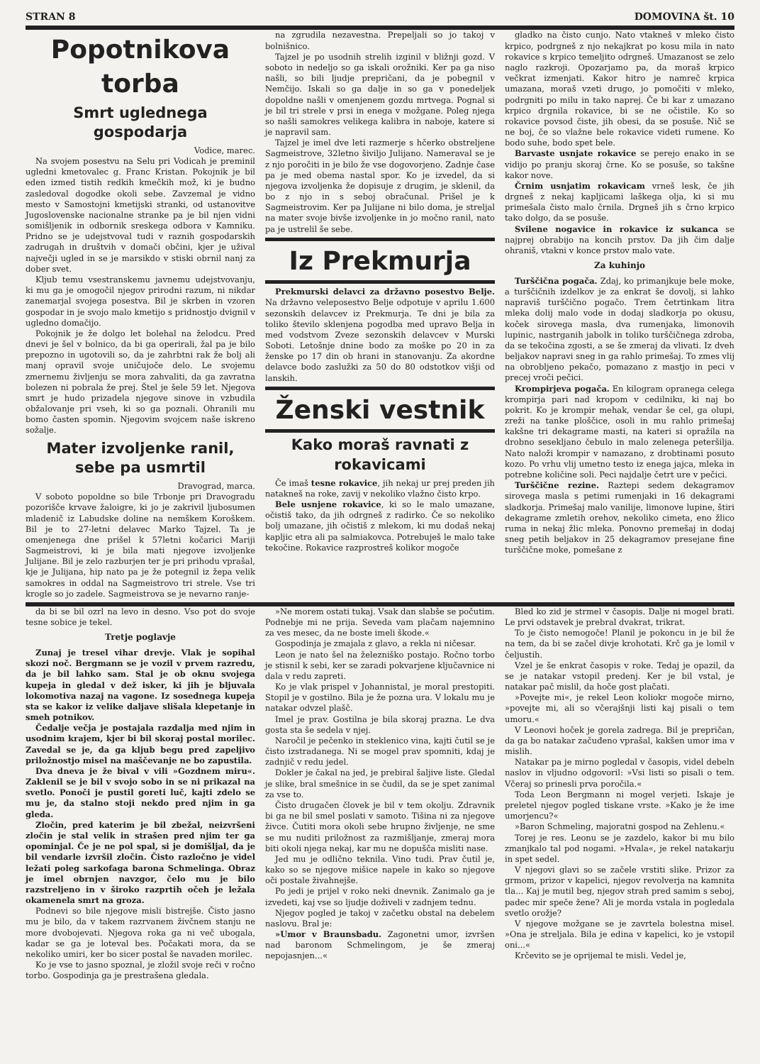STRAN 8 DOMOVINA št. 10
Popotnikova torba
Smrt uglednega gospodarja
Vodice, marec.
Na svojem posestvu na Selu pri Vodicah je preminil ugledni kmetovalec g. Franc Kristan. Pokojnik je bil eden izmed tistih redkih kmečkih mož, ki je budno zasledoval dogodke okoli sebe. Zavzemal je vidno mesto v Samostojni kmetijski stranki, od ustanovitve Jugoslovenske nacionalne stranke pa je bil njen vidni somišljenik in odbornik sreskega odbora v Kamniku. Pridno se je udejstvoval tudi v raznih gospodarskih zadrugah in društvih v domači občini, kjer je užival največji ugled in se je marsikdo v stiski obrnil nanj za dober svet.
Kljub temu vsestranskemu javnemu udejstvovanju, ki mu ga je omogočil njegov prirodni razum, ni nikdar zanemarjal svojega posestva. Bil je skrben in vzoren gospodar in je svojo malo kmetijo s pridnostjo dvignil v ugledno domačijo.
Pokojnik je že dolgo let bolehal na želodcu. Pred dnevi je šel v bolnico, da bi ga operirali, žal pa je bilo prepozno in ugotovili so, da je zahrbtni rak že bolj ali manj opravil svoje uničujoče delo. Le svojemu zmernemu življenju se mora zahvaliti, da ga zavratna bolezen ni pobrala že prej. Štel je šele 59 let. Njegova smrt je hudo prizadela njegove sinove in vzbudila obžalovanje pri vseh, ki so ga poznali. Ohranili mu bomo časten spomin. Njegovim svojcem naše iskreno sožalje.
Mater izvoljenke ranil, sebe pa usmrtil
Dravograd, marca.
V soboto popoldne so bile Trbonje pri Dravogradu pozorišče krvave žaloigre, ki jo je zakrivil ljubosumen mladenič iz Labudske doline na nemškem Koroškem. Bil je to 27-letni delavec Marko Tajzel. Ta je omenjenega dne prišel k 57letni kočarici Mariji Sagmeistrovi, ki je bila mati njegove izvoljenke Julijane. Bil je zelo razburjen ter je pri prihodu vprašal, kje je Julijana, hip nato pa je že potegnil iz žepa velik samokres in oddal na Sagmeistrovo tri strele. Vse tri krogle so jo zadele. Sagmeistrova se je nevarno ranje-
na zgrudila nezavestna. Prepeljali so jo takoj v bolnišnico.
Tajzel je po usodnih strelih izginil v bližnji gozd. V soboto in nedeljo so ga iskali orožniki. Ker pa ga niso našli, so bili ljudje prepričani, da je pobegnil v Nemčijo. Iskali so ga dalje in so ga v ponedeljek dopoldne našli v omenjenem gozdu mrtvega. Pognal si je bil tri strele v prsi in enega v možgane. Poleg njega so našli samokres velikega kalibra in naboje, katere si je napravil sam.
Tajzel je imel dve leti razmerje s hčerko obstreljene Sagmeistrove, 32letno šiviljo Julijano. Nameraval se je z njo poročiti in je bilo že vse dogovorjeno. Zadnje čase pa je med obema nastal spor. Ko je izvedel, da si njegova izvoljenka že dopisuje z drugim, je sklenil, da bo z njo in s seboj obračunal. Prišel je k Sagmeistrovim. Ker pa Julijane ni bilo doma, je streljal na mater svoje bivše izvoljenke in jo močno ranil, nato pa je ustrelil še sebe.
Iz Prekmurja
Prekmurski delavci za državno posestvo Belje. Na državno veleposestvo Belje odpotuje v aprilu 1.600 sezonskih delavcev iz Prekmurja. Te dni je bila za toliko število sklenjena pogodba med upravo Belja in med vodstvom Zveze sezonskih delavcev v Murski Soboti. Letošnje dnine bodo za moške po 20 in za ženske po 17 din ob hrani in stanovanju. Za akordne delavce bodo zaslužki za 50 do 80 odstotkov višji od lanskih.
Ženski vestnik
Kako moraš ravnati z rokavicami
Če imaš tesne rokavice, jih nekaj ur prej preden jih natakneš na roke, zavij v nekoliko vlažno čisto krpo.
Bele usnjene rokavice, ki so le malo umazane, očistiš tako, da jih odrgneš z radirko. Če so nekoliko bolj umazane, jih očistiš z mlekom, ki mu dodaš nekaj kapljic etra ali pa salmiakovca. Potrebuješ le malo take tekočine. Rokavice razprostreš kolikor mogoče
gladko na čisto cunjo. Nato vtakneš v mleko čisto krpico, podrgneš z njo nekajkrat po kosu mila in nato rokavice s krpico temeljito odrgneš. Umazanost se zelo naglo razkroji. Opozarjamo pa, da moraš krpico večkrat izmenjati. Kakor hitro je namreč krpica umazana, moraš vzeti drugo, jo pomočiti v mleko, podrgniti po milu in tako naprej. Če bi kar z umazano krpico drgnila rokavice, bi se ne očistile. Ko so rokavice povsod čiste, jih obesi, da se posuše. Nič se ne boj, če so vlažne bele rokavice videti rumene. Ko bodo suhe, bodo spet bele.
Barvaste usnjate rokavice se perejo enako in se vidijo po pranju skoraj črne. Ko se posuše, so takšne kakor nove.
Črnim usnjatim rokavicam vrneš lesk, če jih drgneš z nekaj kapljicami laškega olja, ki si mu primešala čisto malo črnila. Drgneš jih s črno krpico tako dolgo, da se posuše.
Svilene nogavice in rokavice iz sukanca se najprej obrabijo na koncih prstov. Da jih čim dalje ohraniš, vtakni v konce prstov malo vate.
Za kuhinjo
Turščična pogača. Zdaj, ko primanjkuje bele moke, a turščičnih izdelkov je za enkrat še dovolj, si lahko napraviš turščično pogačo. Trem četrtinkam litra mleka dolij malo vode in dodaj sladkorja po okusu, koček sirovega masla, dva rumenjaka, limonovih lupinic, nastrganih jabolk in toliko turščičnega zdroba, da se tekočina zgosti, a se še zmeraj da vlivati. Iz dveh beljakov napravi sneg in ga rahlo primešaj. To zmes vlij na obrobljeno pekačo, pomazano z mastjo in peci v precej vroči pečici.
Krompirjeva pogača. En kilogram opranega celega krompirja pari nad kropom v cedilniku, ki naj bo pokrit. Ko je krompir mehak, vendar še cel, ga olupi, zreži na tanke ploščice, osoli in mu rahlo primešaj kakšne tri dekagrame masti, na kateri si opražila na drobno sesekljano čebulo in malo zelenega peteršilja. Nato naloži krompir v namazano, z drobtinami posuto kozo. Po vrhu vlij umetno testo iz enega jajca, mleka in potrebne količine soli. Peci najdalje četrt ure v pečici.
Turščične rezine. Raztepi sedem dekagramov sirovega masla s petimi rumenjaki in 16 dekagrami sladkorja. Primešaj malo vanilije, limonove lupine, štiri dekagrame zmletih orehov, nekoliko cimeta, eno žlico ruma in nekaj žlic mleka. Ponovno premešaj in dodaj sneg petih beljakov in 25 dekagramov presejane fine turščične moke, pomešane z
da bi se bil ozrl na levo in desno. Vso pot do svoje tesne sobice je tekel.
Tretje poglavje
Zunaj je tresel vihar drevje. Vlak je sopihal skozi noč. Bergmann se je vozil v prvem razredu, da je bil lahko sam. Stal je ob oknu svojega kupeja in gledal v dež isker, ki jih je bljuvala lokomotiva nazaj na vagone. Iz sosednega kupeja sta se kakor iz velike daljave slišala klepetanje in smeh potnikov.
Čedalje večja je postajala razdalja med njim in usodnim krajem, kjer bi bil skoraj postal morilec. Zavedal se je, da ga kljub begu pred zapeljivo priložnostjo misel na maščevanje ne bo zapustila.
Dva dneva je že bival v vili »Gozdnem miru«. Zaklenil se je bil v svojo sobo in se ni prikazal na svetlo. Ponoči je pustil goreti luč, kajti zdelo se mu je, da stalno stoji nekdo pred njim in ga gleda.
Zločin, pred katerim je bil zbežal, neizvršeni zločin je stal velik in strašen pred njim ter ga opominjal. Če je ne pol spal, si je domišljal, da je bil vendarle izvršil zločin. Čisto razločno je videl ležati poleg sarkofaga barona Schmelinga. Obraz je imel obrnjen navzgor, čelo mu je bilo razstreljeno in v široko razprtih očeh je ležala okamenela smrt na groza.
Podnevi so bile njegove misli bistrejše. Čisto jasno mu je bilo, da v takem razrvanem živčnem stanju ne more dvobojevati. Njegova roka ga ni več ubogala, kadar se ga je loteval bes. Počakati mora, da se nekoliko umiri, ker bo sicer postal še navaden morilec.
Ko je vse to jasno spoznal, je zložil svoje reči v ročno torbo. Gospodinja ga je prestrašena gledala.
»Ne morem ostati tukaj. Vsak dan slabše se počutim. Podnebje mi ne prija. Seveda vam plačam najemnino za ves mesec, da ne boste imeli škode.«
Gospodinja je zmajala z glavo, a rekla ni ničesar.
Leon je nato šel na železniško postajo. Ročno torbo je stisnil k sebi, ker se zaradi pokvarjene ključavnice ni dala v redu zapreti.
Ko je vlak prispel v Johannistal, je moral prestopiti. Stopil je v gostilno. Bila je že pozna ura. V lokalu mu je natakar odvzel plašč.
Imel je prav. Gostilna je bila skoraj prazna. Le dva gosta sta še sedela v njej.
Naročil je pečenko in steklenico vina, kajti čutil se je čisto izstradanega. Ni se mogel prav spomniti, kdaj je zadnjič v redu jedel.
Dokler je čakal na jed, je prebiral šaljive liste. Gledal je slike, bral smešnice in se čudil, da se je spet zanimal za vse to.
Čisto drugačen človek je bil v tem okolju. Zdravnik bi ga ne bil smel poslati v samoto. Tišina ni za njegove živce. Čutiti mora okoli sebe hrupno življenje, ne sme se mu nuditi priložnost za razmišljanje, zmeraj mora biti okoli njega nekaj, kar mu ne dopušča misliti nase.
Jed mu je odlično teknila. Vino tudi. Prav čutil je, kako so se njegove mišice napele in kako so njegove oči postale živahnejše.
Po jedi je prijel v roko neki dnevnik. Zanimalo ga je izvedeti, kaj vse so ljudje doživeli v zadnjem tednu.
Njegov pogled je takoj v začetku obstal na debelem naslovu. Bral je:
»Umor v Braunsbadu. Zagonetni umor, izvršen nad baronom Schmelingom, je še zmeraj nepojasnjen...«
Bled ko zid je strmel v časopis. Dalje ni mogel brati. Le prvi odstavek je prebral dvakrat, trikrat.
To je čisto nemogoče! Planil je pokoncu in je bil že na tem, da bi se začel divje krohotati. Krč ga je lomil v čeljustih.
Vzel je še enkrat časopis v roke. Tedaj je opazil, da se je natakar vstopil predenj. Ker je bil vstal, je natakar pač mislil, da hoče gost plačati.
»Povejte mi«, je rekel Leon koliokr mogoče mirno, »povejte mi, ali so včerajšnji listi kaj pisali o tem umoru.«
V Leonovi hoček je gorela zadrega. Bil je prepričan, da ga bo natakar začuđeno vprašal, kakšen umor ima v mislih.
Natakar pa je mirno pogledal v časopis, videl debeln naslov in vljudno odgovoril: »Vsi listi so pisali o tem. Včeraj so prinesli prva poročila.«
Toda Leon Bergmann ni mogel verjeti. Iskaje je preletel njegov pogled tiskane vrste. »Kako je že ime umorjencu?«
»Baron Schmeling, majoratni gospod na Zehlenu.«
Torej je res. Leonu se je zazdelo, kakor bi mu bilo zmanjkalo tal pod nogami. »Hvala«, je rekel natakarju in spet sedel.
V njegovi glavi so se začele vrstiti slike. Prizor za grmom, prizor v kapelici, njegov revolverja na kamnita tla... Kaj je mutil beg, njegov strah pred samim s seboj, padec mir speče žene? Ali je morda vstala in pogledala svetlo orožje?
V njegove možgane se je zavrtela bolestna misel. »Ona je streljala. Bila je edina v kapelici, ko je vstopil oni...«
Krčevito se je oprijemal te misli. Vedel je,